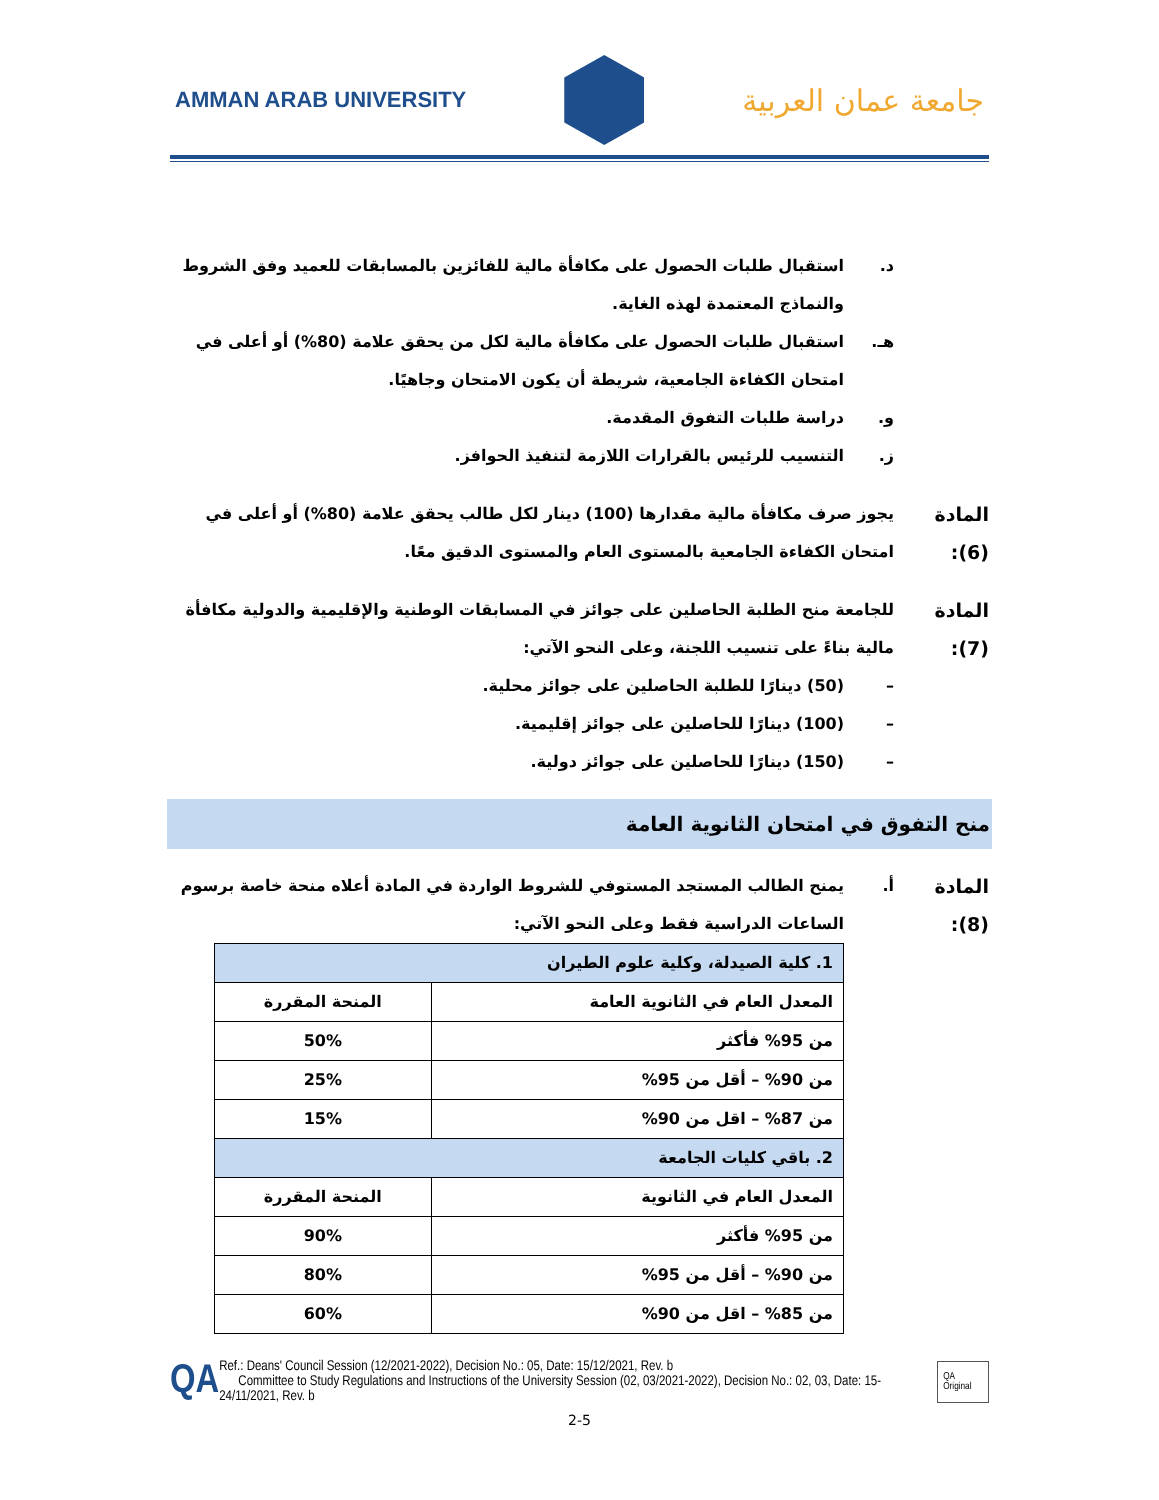AMMAN ARAB UNIVERSITY
جامعة عمان العربية
د. استقبال طلبات الحصول على مكافأة مالية للفائزين بالمسابقات للعميد وفق الشروط والنماذج المعتمدة لهذه الغاية.
هـ. استقبال طلبات الحصول على مكافأة مالية لكل من يحقق علامة (80%) أو أعلى في امتحان الكفاءة الجامعية، شريطة أن يكون الامتحان وجاهيًا.
و. دراسة طلبات التفوق المقدمة.
ز. التنسيب للرئيس بالقرارات اللازمة لتنفيذ الحوافز.
المادة (6): يجوز صرف مكافأة مالية مقدارها (100) دينار لكل طالب يحقق علامة (80%) أو أعلى في امتحان الكفاءة الجامعية بالمستوى العام والمستوى الدقيق معًا.
المادة (7): للجامعة منح الطلبة الحاصلين على جوائز في المسابقات الوطنية والإقليمية والدولية مكافأة مالية بناءً على تنسيب اللجنة، وعلى النحو الآتي:
– (50) دينارًا للطلبة الحاصلين على جوائز محلية.
– (100) دينارًا للحاصلين على جوائز إقليمية.
– (150) دينارًا للحاصلين على جوائز دولية.
منح التفوق في امتحان الثانوية العامة
المادة (8): أ. يمنح الطالب المستجد المستوفي للشروط الواردة في المادة أعلاه منحة خاصة برسوم الساعات الدراسية فقط وعلى النحو الآتي:
| 1. كلية الصيدلة، وكلية علوم الطيران | |
| المعدل العام في الثانوية العامة | المنحة المقررة |
| من 95% فأكثر | 50% |
| من 90% – أقل من 95% | 25% |
| من 87% – اقل من 90% | 15% |
| 2. باقي كليات الجامعة | |
| المعدل العام في الثانوية | المنحة المقررة |
| من 95% فأكثر | 90% |
| من 90% – أقل من 95% | 80% |
| من 85% – اقل من 90% | 60% |
QA
Ref.: Deans' Council Session (12/2021-2022), Decision No.: 05, Date: 15/12/2021, Rev. b
Committee to Study Regulations and Instructions of the University Session (02, 03/2021-2022), Decision No.: 02, 03, Date: 15-24/11/2021, Rev. b
QA Original
2-5